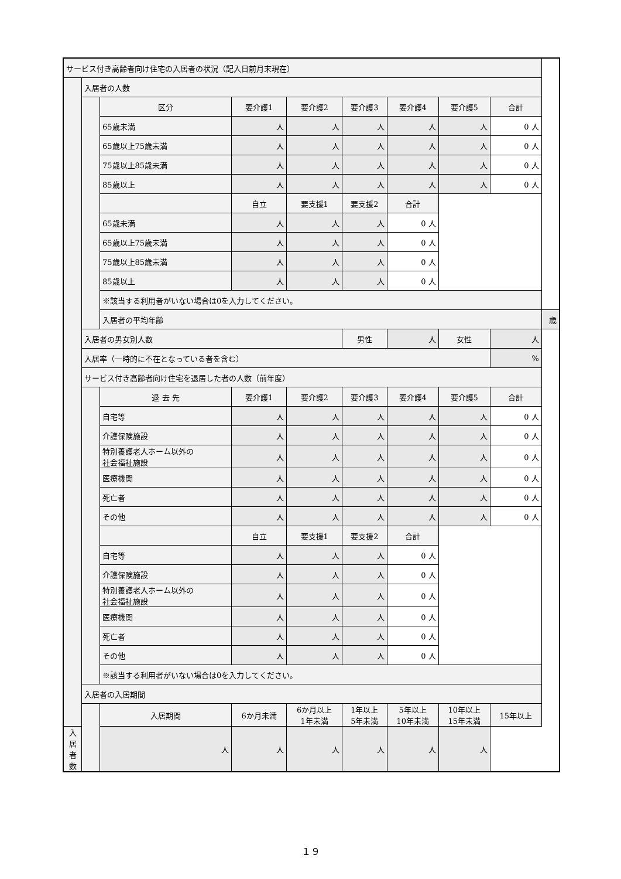| サービス付き高齢者向け住宅の入居者の状況（記入日前月末現在） | | | | | | | | | |
| | 入居者の人数 | | | | | | | | |
| | | 区分 | 要介護1 | 要介護2 | 要介護3 | 要介護4 | 要介護5 | 合計 | |
| | | 65歳未満 | 人 | 人 | 人 | 人 | 人 | 0 人 | |
| | | 65歳以上75歳未満 | 人 | 人 | 人 | 人 | 人 | 0 人 | |
| | | 75歳以上85歳未満 | 人 | 人 | 人 | 人 | 人 | 0 人 | |
| | | 85歳以上 | 人 | 人 | 人 | 人 | 人 | 0 人 | |
| | | | 自立 | 要支援1 | 要支援2 | 合計 | | | |
| | | 65歳未満 | 人 | 人 | 人 | 0 人 | | | |
| | | 65歳以上75歳未満 | 人 | 人 | 人 | 0 人 | | | |
| | | 75歳以上85歳未満 | 人 | 人 | 人 | 0 人 | | | |
| | | 85歳以上 | 人 | 人 | 人 | 0 人 | | | |
| | | ※該当する利用者がいない場合は0を入力してください。 | | | | | | | |
| | | 入居者の平均年齢 | | | | | | | 歳 |
| | 入居者の男女別人数 | | | | 男性 | 人 | 女性 | 人 | |
| | 入居率（一時的に不在となっている者を含む） | | | | | | | % | |
| | サービス付き高齢者向け住宅を退居した者の人数（前年度） | | | | | | | | |
| | | 退 去 先 | 要介護1 | 要介護2 | 要介護3 | 要介護4 | 要介護5 | 合計 | |
| | | 自宅等 | 人 | 人 | 人 | 人 | 人 | 0 人 | |
| | | 介護保険施設 | 人 | 人 | 人 | 人 | 人 | 0 人 | |
| | | 特別養護老人ホーム以外の 社会福祉施設 | 人 | 人 | 人 | 人 | 人 | 0 人 | |
| | | 医療機関 | 人 | 人 | 人 | 人 | 人 | 0 人 | |
| | | 死亡者 | 人 | 人 | 人 | 人 | 人 | 0 人 | |
| | | その他 | 人 | 人 | 人 | 人 | 人 | 0 人 | |
| | | | 自立 | 要支援1 | 要支援2 | 合計 | | | |
| | | 自宅等 | 人 | 人 | 人 | 0 人 | | | |
| | | 介護保険施設 | 人 | 人 | 人 | 0 人 | | | |
| | | 特別養護老人ホーム以外の 社会福祉施設 | 人 | 人 | 人 | 0 人 | | | |
| | | 医療機関 | 人 | 人 | 人 | 0 人 | | | |
| | | 死亡者 | 人 | 人 | 人 | 0 人 | | | |
| | | その他 | 人 | 人 | 人 | 0 人 | | | |
| | | ※該当する利用者がいない場合は0を入力してください。 | | | | | | | |
| | 入居者の入居期間 | | | | | | | | |
| | | 入居期間 | 6か月未満 | 6か月以上 1年未満 | 1年以上 5年未満 | 5年以上 10年未満 | 10年以上 15年未満 | 15年以上 | |
| 入居者数 | | 人 | 人 | 人 | 人 | 人 | 人 | | |
１９